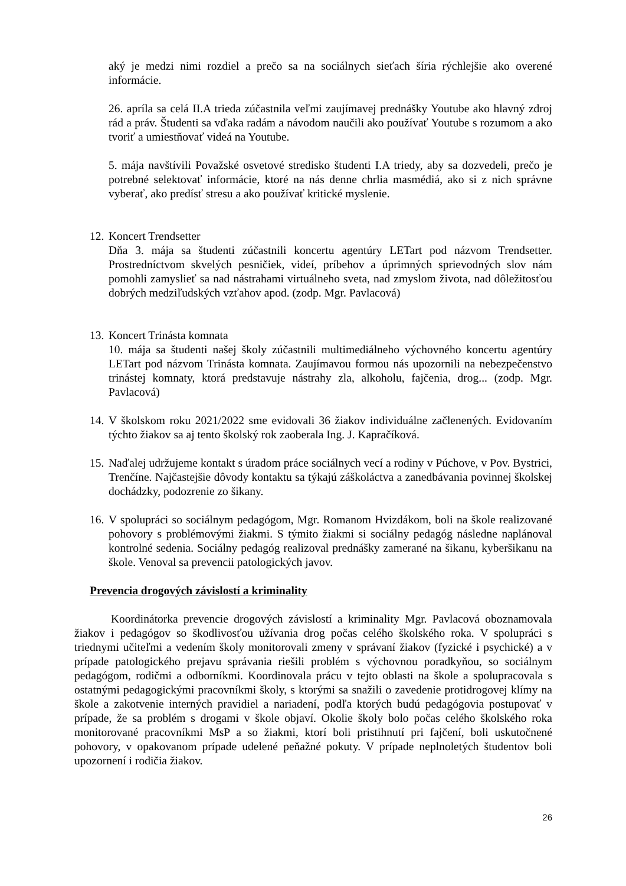aký je medzi nimi rozdiel a prečo sa na sociálnych sieťach šíria rýchlejšie ako overené informácie.
26. apríla sa celá II.A trieda zúčastnila veľmi zaujímavej prednášky Youtube ako hlavný zdroj rád a práv. Študenti sa vďaka radám a návodom naučili ako používať Youtube s rozumom a ako tvoriť a umiestňovať videá na Youtube.
5. mája navštívili Považské osvetové stredisko študenti I.A triedy, aby sa dozvedeli, prečo je potrebné selektovať informácie, ktoré na nás denne chrlia masmédiá, ako si z nich správne vyberať, ako predísť stresu a ako používať kritické myslenie.
12.
Koncert Trendsetter
Dňa 3. mája sa študenti zúčastnili koncertu agentúry LETart pod názvom Trendsetter. Prostredníctvom skvelých pesničiek, videí, príbehov a úprimných sprievodných slov nám pomohli zamyslieť sa nad nástrahami virtuálneho sveta, nad zmyslom života, nad dôležitosťou dobrých medziľudských vzťahov apod. (zodp. Mgr. Pavlacová)
13.
Koncert Trinásta komnata
10. mája sa študenti našej školy zúčastnili multimediálneho výchovného koncertu agentúry LETart pod názvom Trinásta komnata. Zaujímavou formou nás upozornili na nebezpečenstvo trinástej komnaty, ktorá predstavuje nástrahy zla, alkoholu, fajčenia, drog... (zodp. Mgr. Pavlacová)
14.
V školskom roku 2021/2022 sme evidovali 36 žiakov individuálne začlenených. Evidovaním týchto žiakov sa aj tento školský rok zaoberala Ing. J. Kapračíková.
15.
Naďalej udržujeme kontakt s úradom práce sociálnych vecí a rodiny v Púchove, v Pov. Bystrici, Trenčíne. Najčastejšie dôvody kontaktu sa týkajú záškoláctva a zanedbávania povinnej školskej dochádzky, podozrenie zo šikany.
16.
V spolupráci so sociálnym pedagógom, Mgr. Romanom Hvizdákom, boli na škole realizované pohovory s problémovými žiakmi. S týmito žiakmi si sociálny pedagóg následne naplánoval kontrolné sedenia. Sociálny pedagóg realizoval prednášky zamerané na šikanu, kyberšikanu na škole. Venoval sa prevencii patologických javov.
Prevencia drogových závislostí a kriminality
Koordinátorka prevencie drogových závislostí a kriminality Mgr. Pavlacová oboznamovala žiakov i pedagógov so škodlivosťou užívania drog počas celého školského roka. V spolupráci s triednymi učiteľmi a vedením školy monitorovali zmeny v správaní žiakov (fyzické i psychické) a v prípade patologického prejavu správania riešili problém s výchovnou poradkyňou, so sociálnym pedagógom, rodičmi a odborníkmi. Koordinovala prácu v tejto oblasti na škole a spolupracovala s ostatnými pedagogickými pracovníkmi školy, s ktorými sa snažili o zavedenie protidrogovej klímy na škole a zakotvenie interných pravidiel a nariadení, podľa ktorých budú pedagógovia postupovať v prípade, že sa problém s drogami v škole objaví. Okolie školy bolo počas celého školského roka monitorované pracovníkmi MsP a so žiakmi, ktorí boli pristihnutí pri fajčení, boli uskutočnené pohovory, v opakovanom prípade udelené peňažné pokuty. V prípade neplnoletých študentov boli upozornení i rodičia žiakov.
26